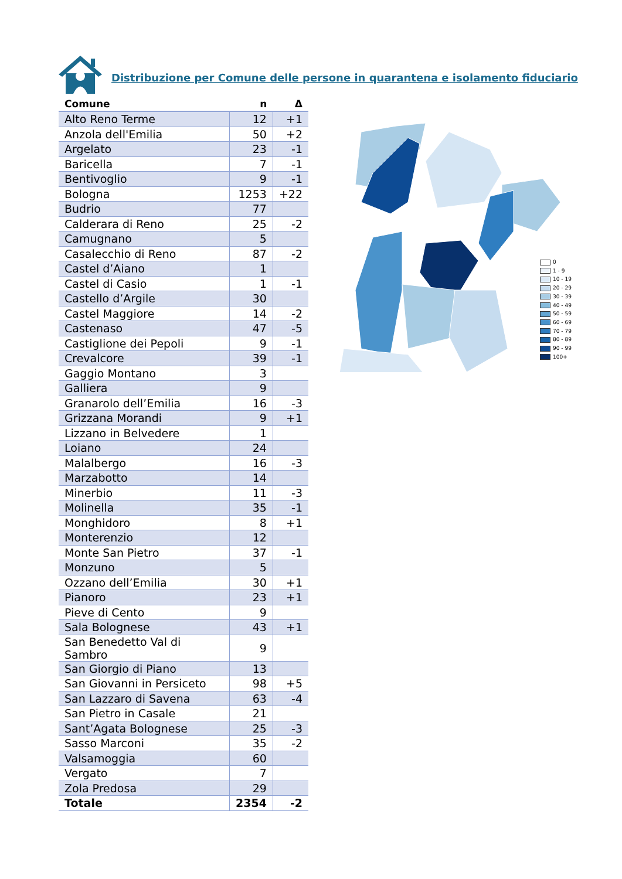Distribuzione per Comune delle persone in quarantena e isolamento fiduciario
| Comune | n | Δ |
| --- | --- | --- |
| Alto Reno Terme | 12 | +1 |
| Anzola dell'Emilia | 50 | +2 |
| Argelato | 23 | -1 |
| Baricella | 7 | -1 |
| Bentivoglio | 9 | -1 |
| Bologna | 1253 | +22 |
| Budrio | 77 | |
| Calderara di Reno | 25 | -2 |
| Camugnano | 5 | |
| Casalecchio di Reno | 87 | -2 |
| Castel d’Aiano | 1 | |
| Castel di Casio | 1 | -1 |
| Castello d’Argile | 30 | |
| Castel Maggiore | 14 | -2 |
| Castenaso | 47 | -5 |
| Castiglione dei Pepoli | 9 | -1 |
| Crevalcore | 39 | -1 |
| Gaggio Montano | 3 | |
| Galliera | 9 | |
| Granarolo dell’Emilia | 16 | -3 |
| Grizzana Morandi | 9 | +1 |
| Lizzano in Belvedere | 1 | |
| Loiano | 24 | |
| Malalbergo | 16 | -3 |
| Marzabotto | 14 | |
| Minerbio | 11 | -3 |
| Molinella | 35 | -1 |
| Monghidoro | 8 | +1 |
| Monterenzio | 12 | |
| Monte San Pietro | 37 | -1 |
| Monzuno | 5 | |
| Ozzano dell’Emilia | 30 | +1 |
| Pianoro | 23 | +1 |
| Pieve di Cento | 9 | |
| Sala Bolognese | 43 | +1 |
| San Benedetto Val di Sambro | 9 | |
| San Giorgio di Piano | 13 | |
| San Giovanni in Persiceto | 98 | +5 |
| San Lazzaro di Savena | 63 | -4 |
| San Pietro in Casale | 21 | |
| Sant’Agata Bolognese | 25 | -3 |
| Sasso Marconi | 35 | -2 |
| Valsamoggia | 60 | |
| Vergato | 7 | |
| Zola Predosa | 29 | |
| Totale | 2354 | -2 |
0
1 - 9
10 - 19
20 - 29
30 - 39
40 - 49
50 - 59
60 - 69
70 - 79
80 - 89
90 - 99
100+